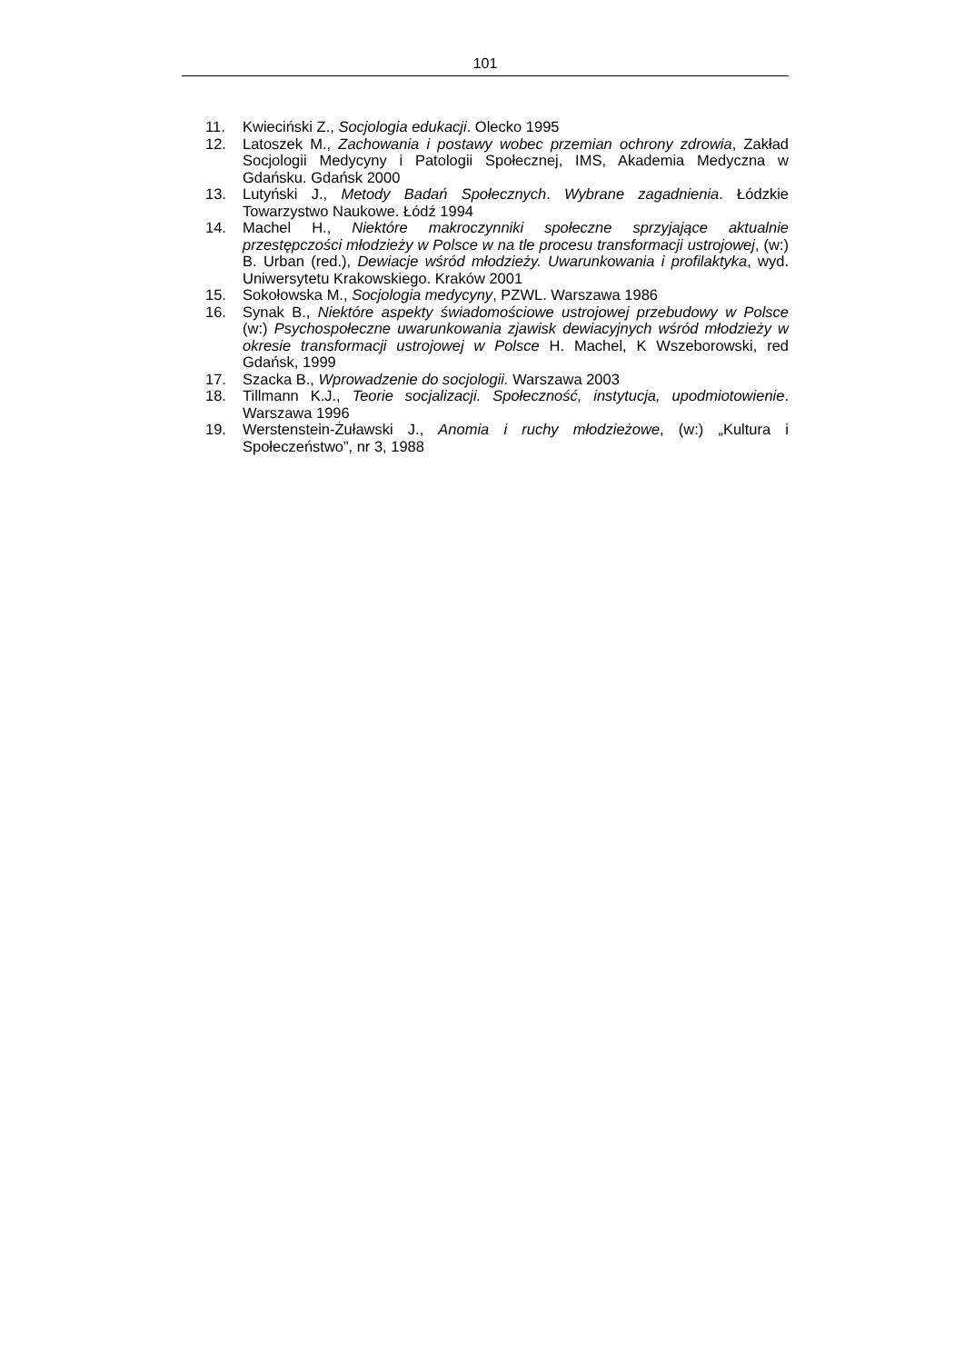101
11. Kwieciński Z., Socjologia edukacji. Olecko 1995
12. Latoszek M., Zachowania i postawy wobec przemian ochrony zdrowia, Zakład Socjologii Medycyny i Patologii Społecznej, IMS, Akademia Medyczna w Gdańsku. Gdańsk 2000
13. Lutyński J., Metody Badań Społecznych. Wybrane zagadnienia. Łódzkie Towarzystwo Naukowe. Łódź 1994
14. Machel H., Niektóre makroczynniki społeczne sprzyjające aktualnie przestępczości młodzieży w Polsce w na tle procesu transformacji ustrojowej, (w:) B. Urban (red.), Dewiacje wśród młodzieży. Uwarunkowania i profilaktyka, wyd. Uniwersytetu Krakowskiego. Kraków 2001
15. Sokołowska M., Socjologia medycyny, PZWL. Warszawa 1986
16. Synak B., Niektóre aspekty świadomościowe ustrojowej przebudowy w Polsce (w:) Psychospołeczne uwarunkowania zjawisk dewiacyjnych wśród młodzieży w okresie transformacji ustrojowej w Polsce H. Machel, K Wszeborowski, red Gdańsk, 1999
17. Szacka B., Wprowadzenie do socjologii. Warszawa 2003
18. Tillmann K.J., Teorie socjalizacji. Społeczność, instytucja, upodmiotowienie. Warszawa 1996
19. Werstenstein-Żuławski J., Anomia i ruchy młodzieżowe, (w:) „Kultura i Społeczeństwo”, nr 3, 1988